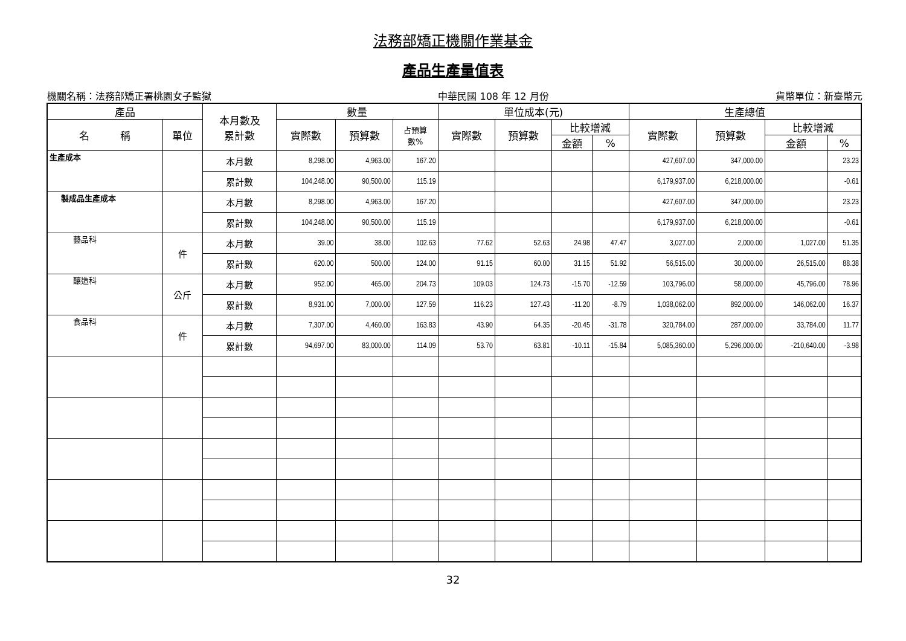法務部矯正機關作業基金
產品生產量值表
機關名稱：法務部矯正署桃園女子監獄 中華民國 108 年 12 月份 貨幣單位：新臺幣元
| 產品 | | 本月數及 累計數 | 數量 | | | 單位成本(元) | | | | 生產總值 | | | |
| --- | --- | --- | --- | --- | --- | --- | --- | --- | --- | --- | --- | --- | --- |
| 名 稱 | 單位 | | 實際數 | 預算數 | 占預算 數% | 實際數 | 預算數 | 比較增減 | | 實際數 | 預算數 | 比較增減 | |
| | | | | | | | | 金額 | % | | | 金額 | % |
| 生產成本 | | 本月數 | 8,298.00 | 4,963.00 | 167.20 | | | | | 427,607.00 | 347,000.00 | | 23.23 |
| | | 累計數 | 104,248.00 | 90,500.00 | 115.19 | | | | | 6,179,937.00 | 6,218,000.00 | | -0.61 |
| 製成品生產成本 | | 本月數 | 8,298.00 | 4,963.00 | 167.20 | | | | | 427,607.00 | 347,000.00 | | 23.23 |
| | | 累計數 | 104,248.00 | 90,500.00 | 115.19 | | | | | 6,179,937.00 | 6,218,000.00 | | -0.61 |
| 藝品科 | 件 | 本月數 | 39.00 | 38.00 | 102.63 | 77.62 | 52.63 | 24.98 | 47.47 | 3,027.00 | 2,000.00 | 1,027.00 | 51.35 |
| | | 累計數 | 620.00 | 500.00 | 124.00 | 91.15 | 60.00 | 31.15 | 51.92 | 56,515.00 | 30,000.00 | 26,515.00 | 88.38 |
| 釀造科 | 公斤 | 本月數 | 952.00 | 465.00 | 204.73 | 109.03 | 124.73 | -15.70 | -12.59 | 103,796.00 | 58,000.00 | 45,796.00 | 78.96 |
| | | 累計數 | 8,931.00 | 7,000.00 | 127.59 | 116.23 | 127.43 | -11.20 | -8.79 | 1,038,062.00 | 892,000.00 | 146,062.00 | 16.37 |
| 食品科 | 件 | 本月數 | 7,307.00 | 4,460.00 | 163.83 | 43.90 | 64.35 | -20.45 | -31.78 | 320,784.00 | 287,000.00 | 33,784.00 | 11.77 |
| | | 累計數 | 94,697.00 | 83,000.00 | 114.09 | 53.70 | 63.81 | -10.11 | -15.84 | 5,085,360.00 | 5,296,000.00 | -210,640.00 | -3.98 |
32